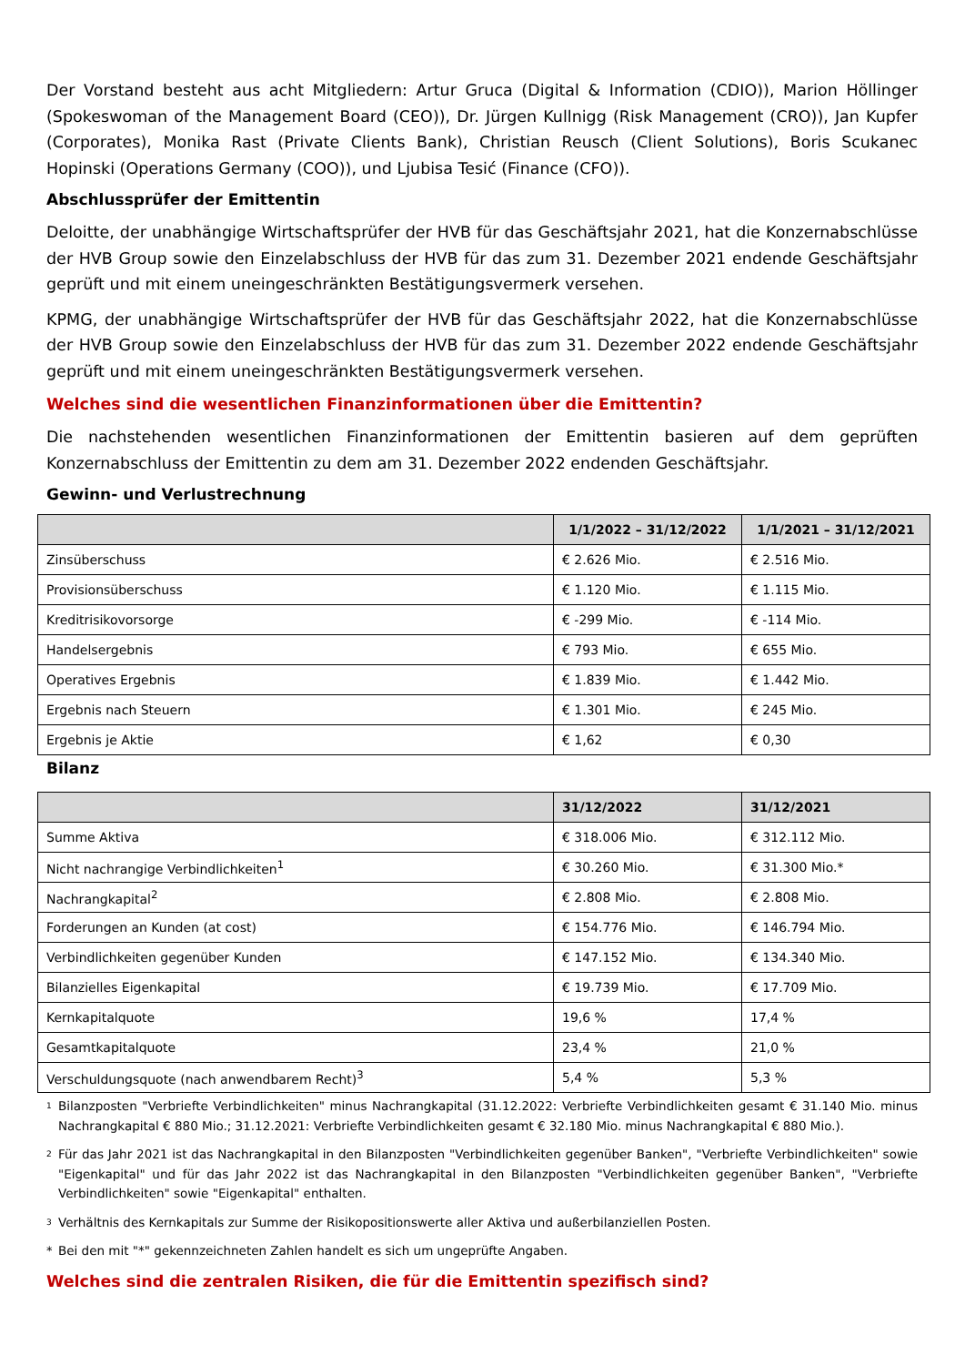Der Vorstand besteht aus acht Mitgliedern: Artur Gruca (Digital & Information (CDIO)), Marion Höllinger (Spokeswoman of the Management Board (CEO)), Dr. Jürgen Kullnigg (Risk Management (CRO)), Jan Kupfer (Corporates), Monika Rast (Private Clients Bank), Christian Reusch (Client Solutions), Boris Scukanec Hopinski (Operations Germany (COO)), und Ljubisa Tesić (Finance (CFO)).
Abschlussprüfer der Emittentin
Deloitte, der unabhängige Wirtschaftsprüfer der HVB für das Geschäftsjahr 2021, hat die Konzernabschlüsse der HVB Group sowie den Einzelabschluss der HVB für das zum 31. Dezember 2021 endende Geschäftsjahr geprüft und mit einem uneingeschränkten Bestätigungsvermerk versehen.
KPMG, der unabhängige Wirtschaftsprüfer der HVB für das Geschäftsjahr 2022, hat die Konzernabschlüsse der HVB Group sowie den Einzelabschluss der HVB für das zum 31. Dezember 2022 endende Geschäftsjahr geprüft und mit einem uneingeschränkten Bestätigungsvermerk versehen.
Welches sind die wesentlichen Finanzinformationen über die Emittentin?
Die nachstehenden wesentlichen Finanzinformationen der Emittentin basieren auf dem geprüften Konzernabschluss der Emittentin zu dem am 31. Dezember 2022 endenden Geschäftsjahr.
Gewinn- und Verlustrechnung
| | 1/1/2022 – 31/12/2022 | 1/1/2021 – 31/12/2021 |
| --- | --- | --- |
| Zinsüberschuss | € 2.626 Mio. | € 2.516 Mio. |
| Provisionsüberschuss | € 1.120 Mio. | € 1.115 Mio. |
| Kreditrisikovorsorge | € -299 Mio. | € -114 Mio. |
| Handelsergebnis | € 793 Mio. | € 655 Mio. |
| Operatives Ergebnis | € 1.839 Mio. | € 1.442 Mio. |
| Ergebnis nach Steuern | € 1.301 Mio. | € 245 Mio. |
| Ergebnis je Aktie | € 1,62 | € 0,30 |
Bilanz
| | 31/12/2022 | 31/12/2021 |
| --- | --- | --- |
| Summe Aktiva | € 318.006 Mio. | € 312.112 Mio. |
| Nicht nachrangige Verbindlichkeiten<sup>1</sup> | € 30.260 Mio. | € 31.300 Mio.* |
| Nachrangkapital<sup>2</sup> | € 2.808 Mio. | € 2.808 Mio. |
| Forderungen an Kunden (at cost) | € 154.776 Mio. | € 146.794 Mio. |
| Verbindlichkeiten gegenüber Kunden | € 147.152 Mio. | € 134.340 Mio. |
| Bilanzielles Eigenkapital | € 19.739 Mio. | € 17.709 Mio. |
| Kernkapitalquote | 19,6 % | 17,4 % |
| Gesamtkapitalquote | 23,4 % | 21,0 % |
| Verschuldungsquote (nach anwendbarem Recht)<sup>3</sup> | 5,4 % | 5,3 % |
1
Bilanzposten "Verbriefte Verbindlichkeiten" minus Nachrangkapital (31.12.2022: Verbriefte Verbindlichkeiten gesamt € 31.140 Mio. minus Nachrangkapital € 880 Mio.; 31.12.2021: Verbriefte Verbindlichkeiten gesamt € 32.180 Mio. minus Nachrangkapital € 880 Mio.).
2
Für das Jahr 2021 ist das Nachrangkapital in den Bilanzposten "Verbindlichkeiten gegenüber Banken", "Verbriefte Verbindlichkeiten" sowie "Eigenkapital" und für das Jahr 2022 ist das Nachrangkapital in den Bilanzposten "Verbindlichkeiten gegenüber Banken", "Verbriefte Verbindlichkeiten" sowie "Eigenkapital" enthalten.
3
Verhältnis des Kernkapitals zur Summe der Risikopositionswerte aller Aktiva und außerbilanziellen Posten.
* Bei den mit "*" gekennzeichneten Zahlen handelt es sich um ungeprüfte Angaben.
Welches sind die zentralen Risiken, die für die Emittentin spezifisch sind?